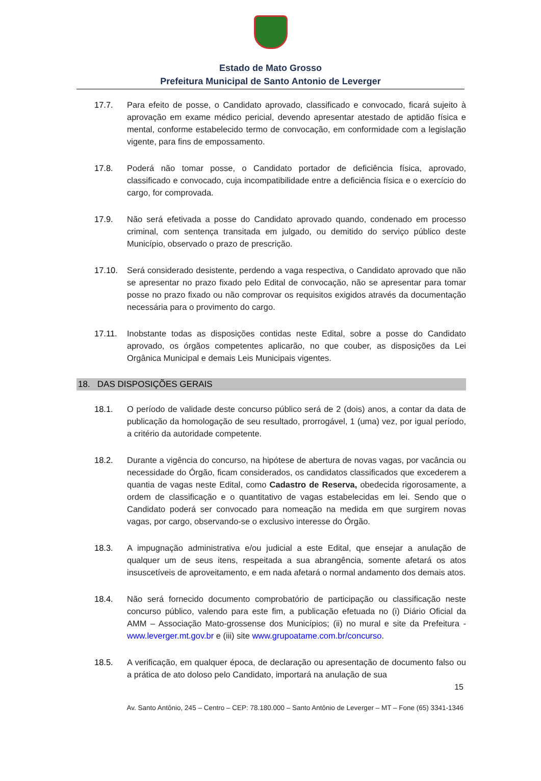Estado de Mato Grosso
Prefeitura Municipal de Santo Antonio de Leverger
17.7. Para efeito de posse, o Candidato aprovado, classificado e convocado, ficará sujeito à aprovação em exame médico pericial, devendo apresentar atestado de aptidão física e mental, conforme estabelecido termo de convocação, em conformidade com a legislação vigente, para fins de empossamento.
17.8. Poderá não tomar posse, o Candidato portador de deficiência física, aprovado, classificado e convocado, cuja incompatibilidade entre a deficiência física e o exercício do cargo, for comprovada.
17.9. Não será efetivada a posse do Candidato aprovado quando, condenado em processo criminal, com sentença transitada em julgado, ou demitido do serviço público deste Município, observado o prazo de prescrição.
17.10. Será considerado desistente, perdendo a vaga respectiva, o Candidato aprovado que não se apresentar no prazo fixado pelo Edital de convocação, não se apresentar para tomar posse no prazo fixado ou não comprovar os requisitos exigidos através da documentação necessária para o provimento do cargo.
17.11. Inobstante todas as disposições contidas neste Edital, sobre a posse do Candidato aprovado, os órgãos competentes aplicarão, no que couber, as disposições da Lei Orgânica Municipal e demais Leis Municipais vigentes.
18. DAS DISPOSIÇÕES GERAIS
18.1. O período de validade deste concurso público será de 2 (dois) anos, a contar da data de publicação da homologação de seu resultado, prorrogável, 1 (uma) vez, por igual período, a critério da autoridade competente.
18.2. Durante a vigência do concurso, na hipótese de abertura de novas vagas, por vacância ou necessidade do Órgão, ficam considerados, os candidatos classificados que excederem a quantia de vagas neste Edital, como Cadastro de Reserva, obedecida rigorosamente, a ordem de classificação e o quantitativo de vagas estabelecidas em lei. Sendo que o Candidato poderá ser convocado para nomeação na medida em que surgirem novas vagas, por cargo, observando-se o exclusivo interesse do Órgão.
18.3. A impugnação administrativa e/ou judicial a este Edital, que ensejar a anulação de qualquer um de seus itens, respeitada a sua abrangência, somente afetará os atos insuscetíveis de aproveitamento, e em nada afetará o normal andamento dos demais atos.
18.4. Não será fornecido documento comprobatório de participação ou classificação neste concurso público, valendo para este fim, a publicação efetuada no (i) Diário Oficial da AMM – Associação Mato-grossense dos Municípios; (ii) no mural e site da Prefeitura - www.leverger.mt.gov.br e (iii) site www.grupoatame.com.br/concurso.
18.5. A verificação, em qualquer época, de declaração ou apresentação de documento falso ou a prática de ato doloso pelo Candidato, importará na anulação de sua
15
Av. Santo Antônio, 245 – Centro – CEP: 78.180.000 – Santo Antônio de Leverger – MT – Fone (65) 3341-1346